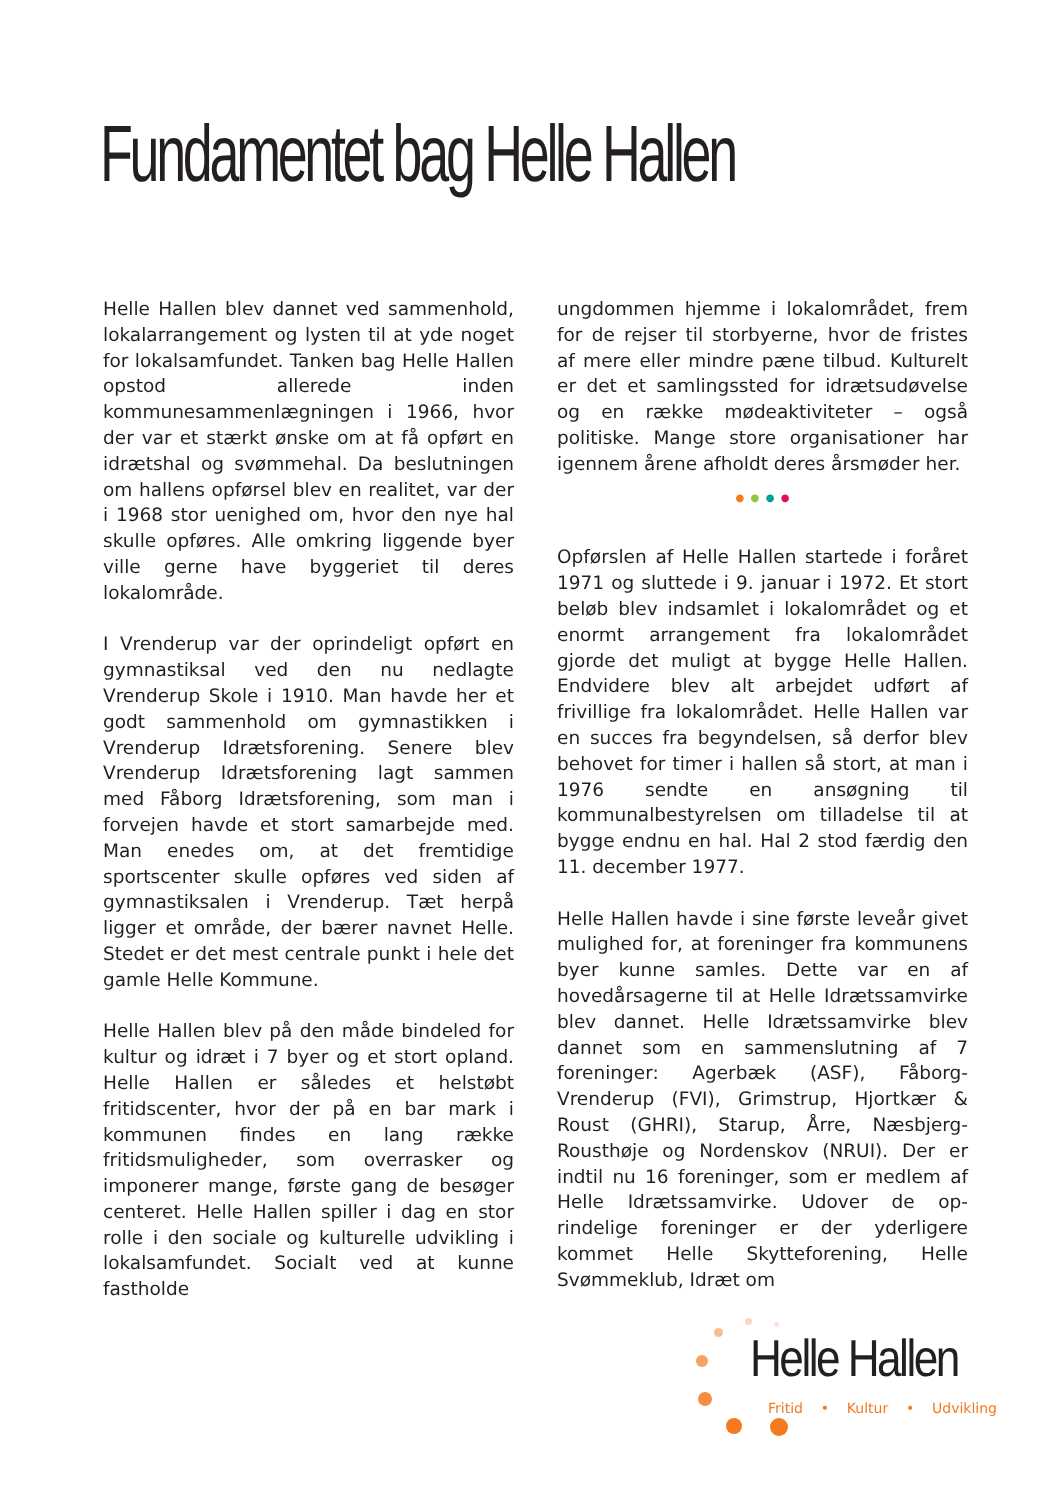Fundamentet bag Helle Hallen
Helle Hallen blev dannet ved sammenhold, lokalarrangement og lysten til at yde noget for lokalsamfundet. Tanken bag Helle Hallen opstod allerede inden kommunesammenlægningen i 1966, hvor der var et stærkt ønske om at få opført en idrætshal og svømmehal. Da beslutningen om hallens opførsel blev en realitet, var der i 1968 stor uenighed om, hvor den nye hal skulle opføres. Alle omkring liggende byer ville gerne have byggeriet til deres lokalområde.
I Vrenderup var der oprindeligt opført en gymnastiksal ved den nu nedlagte Vrenderup Skole i 1910. Man havde her et godt sammenhold om gymnastikken i Vrenderup Idrætsforening. Senere blev Vrenderup Idrætsforening lagt sammen med Fåborg Idrætsforening, som man i forvejen havde et stort samarbejde med. Man enedes om, at det fremtidige sportscenter skulle opføres ved siden af gymnastiksalen i Vrenderup. Tæt herpå ligger et område, der bærer navnet Helle. Stedet er det mest centrale punkt i hele det gamle Helle Kommune.
Helle Hallen blev på den måde bindeled for kultur og idræt i 7 byer og et stort opland. Helle Hallen er således et helstøbt fritidscenter, hvor der på en bar mark i kommunen findes en lang række fritidsmuligheder, som overrasker og imponerer mange, første gang de besøger centeret. Helle Hallen spiller i dag en stor rolle i den sociale og kulturelle udvikling i lokalsamfundet. Socialt ved at kunne fastholde
ungdommen hjemme i lokalområdet, frem for de rejser til storbyerne, hvor de fristes af mere eller mindre pæne tilbud. Kulturelt er det et samlingssted for idrætsudøvelse og en række mødeaktiviteter – også politiske. Mange store organisationer har igennem årene afholdt deres årsmøder her.
● ● ● ●
Opførslen af Helle Hallen startede i foråret 1971 og sluttede i 9. januar i 1972. Et stort beløb blev indsamlet i lokalområdet og et enormt arrangement fra lokalområdet gjorde det muligt at bygge Helle Hallen. Endvidere blev alt arbejdet udført af frivillige fra lokalområdet. Helle Hallen var en succes fra begyndelsen, så derfor blev behovet for timer i hallen så stort, at man i 1976 sendte en ansøgning til kommunalbestyrelsen om tilladelse til at bygge endnu en hal. Hal 2 stod færdig den 11. december 1977.
Helle Hallen havde i sine første leveår givet mulighed for, at foreninger fra kommunens byer kunne samles. Dette var en af hovedårsagerne til at Helle Idrætssamvirke blev dannet. Helle Idrætssamvirke blev dannet som en sammenslutning af 7 foreninger: Agerbæk (ASF), Fåborg-Vrenderup (FVI), Grimstrup, Hjortkær & Roust (GHRI), Starup, Årre, Næsbjerg-Rousthøje og Nordenskov (NRUI). Der er indtil nu 16 foreninger, som er medlem af Helle Idrætssamvirke. Udover de op-rindelige foreninger er der yderligere kommet Helle Skytteforening, Helle Svømmeklub, Idræt om
Helle Hallen
Fritid • Kultur • Udvikling